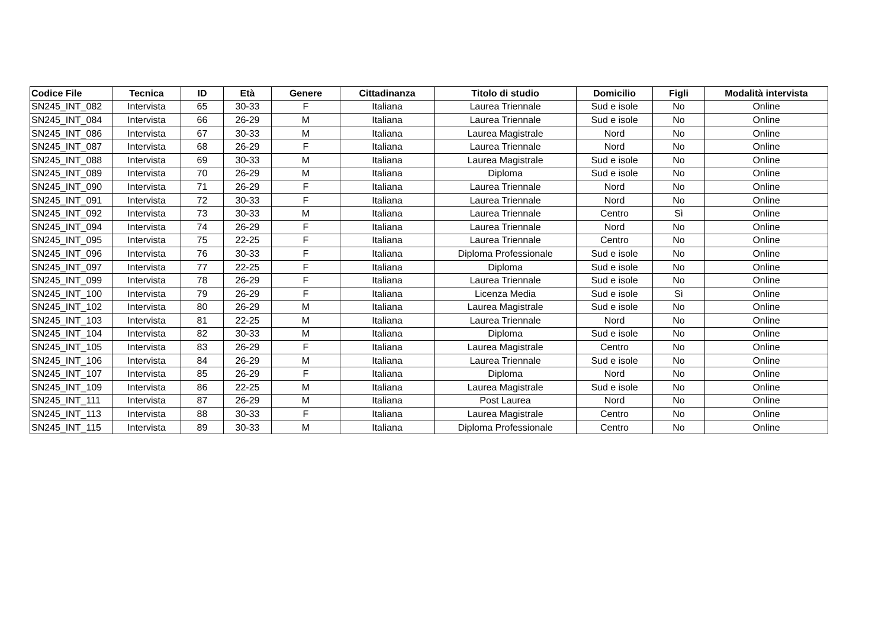| Codice File | Tecnica | ID | Età | Genere | Cittadinanza | Titolo di studio | Domicilio | Figli | Modalità intervista |
| --- | --- | --- | --- | --- | --- | --- | --- | --- | --- |
| SN245_INT_082 | Intervista | 65 | 30-33 | F | Italiana | Laurea Triennale | Sud e isole | No | Online |
| SN245_INT_084 | Intervista | 66 | 26-29 | M | Italiana | Laurea Triennale | Sud e isole | No | Online |
| SN245_INT_086 | Intervista | 67 | 30-33 | M | Italiana | Laurea Magistrale | Nord | No | Online |
| SN245_INT_087 | Intervista | 68 | 26-29 | F | Italiana | Laurea Triennale | Nord | No | Online |
| SN245_INT_088 | Intervista | 69 | 30-33 | M | Italiana | Laurea Magistrale | Sud e isole | No | Online |
| SN245_INT_089 | Intervista | 70 | 26-29 | M | Italiana | Diploma | Sud e isole | No | Online |
| SN245_INT_090 | Intervista | 71 | 26-29 | F | Italiana | Laurea Triennale | Nord | No | Online |
| SN245_INT_091 | Intervista | 72 | 30-33 | F | Italiana | Laurea Triennale | Nord | No | Online |
| SN245_INT_092 | Intervista | 73 | 30-33 | M | Italiana | Laurea Triennale | Centro | Sì | Online |
| SN245_INT_094 | Intervista | 74 | 26-29 | F | Italiana | Laurea Triennale | Nord | No | Online |
| SN245_INT_095 | Intervista | 75 | 22-25 | F | Italiana | Laurea Triennale | Centro | No | Online |
| SN245_INT_096 | Intervista | 76 | 30-33 | F | Italiana | Diploma Professionale | Sud e isole | No | Online |
| SN245_INT_097 | Intervista | 77 | 22-25 | F | Italiana | Diploma | Sud e isole | No | Online |
| SN245_INT_099 | Intervista | 78 | 26-29 | F | Italiana | Laurea Triennale | Sud e isole | No | Online |
| SN245_INT_100 | Intervista | 79 | 26-29 | F | Italiana | Licenza Media | Sud e isole | Sì | Online |
| SN245_INT_102 | Intervista | 80 | 26-29 | M | Italiana | Laurea Magistrale | Sud e isole | No | Online |
| SN245_INT_103 | Intervista | 81 | 22-25 | M | Italiana | Laurea Triennale | Nord | No | Online |
| SN245_INT_104 | Intervista | 82 | 30-33 | M | Italiana | Diploma | Sud e isole | No | Online |
| SN245_INT_105 | Intervista | 83 | 26-29 | F | Italiana | Laurea Magistrale | Centro | No | Online |
| SN245_INT_106 | Intervista | 84 | 26-29 | M | Italiana | Laurea Triennale | Sud e isole | No | Online |
| SN245_INT_107 | Intervista | 85 | 26-29 | F | Italiana | Diploma | Nord | No | Online |
| SN245_INT_109 | Intervista | 86 | 22-25 | M | Italiana | Laurea Magistrale | Sud e isole | No | Online |
| SN245_INT_111 | Intervista | 87 | 26-29 | M | Italiana | Post Laurea | Nord | No | Online |
| SN245_INT_113 | Intervista | 88 | 30-33 | F | Italiana | Laurea Magistrale | Centro | No | Online |
| SN245_INT_115 | Intervista | 89 | 30-33 | M | Italiana | Diploma Professionale | Centro | No | Online |